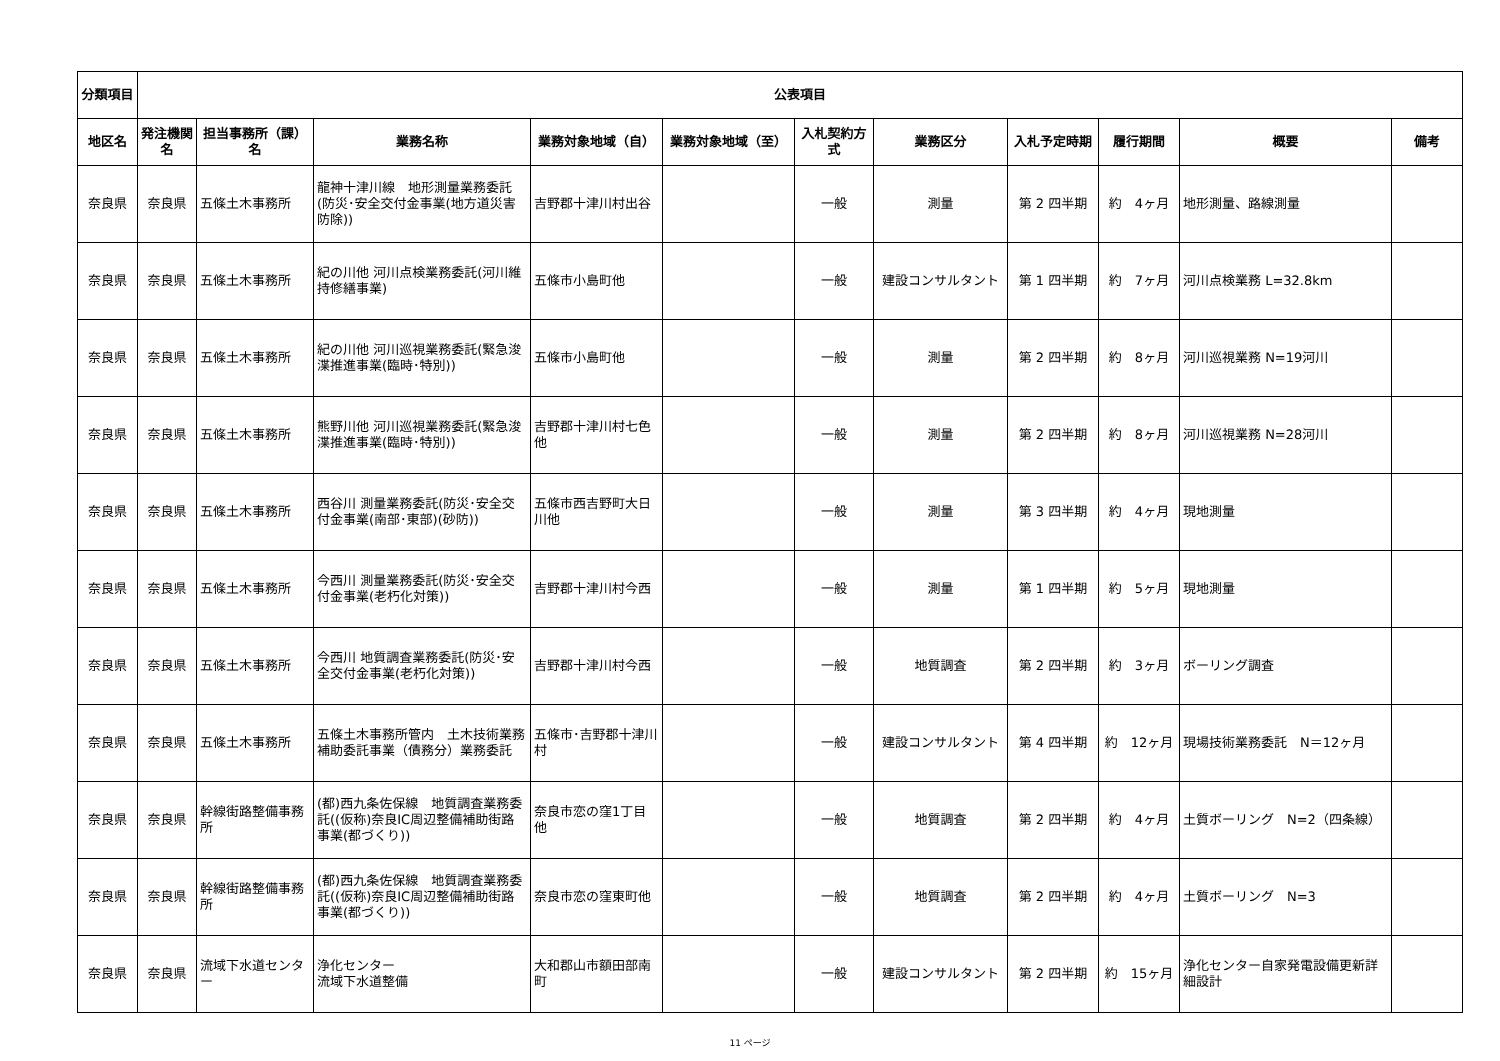| 分類項目 | 公表項目 | | | | | | | | | | |
| --- | --- | --- | --- | --- | --- | --- | --- | --- | --- | --- | --- |
| 地区名 | 発注機関名 | 担当事務所（課）名 | 業務名称 | 業務対象地域（自） | 業務対象地域（至） | 入札契約方式 | 業務区分 | 入札予定時期 | 履行期間 | 概要 | 備考 |
| 奈良県 | 奈良県 | 五條土木事務所 | 龍神十津川線 地形測量業務委託(防災･安全交付金事業(地方道災害防除)) | 吉野郡十津川村出谷 | | 一般 | 測量 | 第 2 四半期 | 約 4ヶ月 | 地形測量、路線測量 | |
| 奈良県 | 奈良県 | 五條土木事務所 | 紀の川他 河川点検業務委託(河川維持修繕事業) | 五條市小島町他 | | 一般 | 建設コンサルタント | 第 1 四半期 | 約 7ヶ月 | 河川点検業務 L=32.8km | |
| 奈良県 | 奈良県 | 五條土木事務所 | 紀の川他 河川巡視業務委託(緊急浚渫推進事業(臨時･特別)) | 五條市小島町他 | | 一般 | 測量 | 第 2 四半期 | 約 8ヶ月 | 河川巡視業務 N=19河川 | |
| 奈良県 | 奈良県 | 五條土木事務所 | 熊野川他 河川巡視業務委託(緊急浚渫推進事業(臨時･特別)) | 吉野郡十津川村七色他 | | 一般 | 測量 | 第 2 四半期 | 約 8ヶ月 | 河川巡視業務 N=28河川 | |
| 奈良県 | 奈良県 | 五條土木事務所 | 西谷川 測量業務委託(防災･安全交付金事業(南部･東部)(砂防)) | 五條市西吉野町大日川他 | | 一般 | 測量 | 第 3 四半期 | 約 4ヶ月 | 現地測量 | |
| 奈良県 | 奈良県 | 五條土木事務所 | 今西川 測量業務委託(防災･安全交付金事業(老朽化対策)) | 吉野郡十津川村今西 | | 一般 | 測量 | 第 1 四半期 | 約 5ヶ月 | 現地測量 | |
| 奈良県 | 奈良県 | 五條土木事務所 | 今西川 地質調査業務委託(防災･安全交付金事業(老朽化対策)) | 吉野郡十津川村今西 | | 一般 | 地質調査 | 第 2 四半期 | 約 3ヶ月 | ボーリング調査 | |
| 奈良県 | 奈良県 | 五條土木事務所 | 五條土木事務所管内 土木技術業務補助委託事業（債務分）業務委託 | 五條市･吉野郡十津川村 | | 一般 | 建設コンサルタント | 第 4 四半期 | 約 12ヶ月 | 現場技術業務委託 N＝12ヶ月 | |
| 奈良県 | 奈良県 | 幹線街路整備事務所 | (都)西九条佐保線 地質調査業務委託((仮称)奈良IC周辺整備補助街路事業(都づくり)) | 奈良市恋の窪1丁目他 | | 一般 | 地質調査 | 第 2 四半期 | 約 4ヶ月 | 土質ボーリング N=2（四条線） | |
| 奈良県 | 奈良県 | 幹線街路整備事務所 | (都)西九条佐保線 地質調査業務委託((仮称)奈良IC周辺整備補助街路事業(都づくり)) | 奈良市恋の窪東町他 | | 一般 | 地質調査 | 第 2 四半期 | 約 4ヶ月 | 土質ボーリング N=3 | |
| 奈良県 | 奈良県 | 流域下水道センター | 浄化センター 流域下水道整備 | 大和郡山市額田部南町 | | 一般 | 建設コンサルタント | 第 2 四半期 | 約 15ヶ月 | 浄化センター自家発電設備更新詳細設計 | |
11 ページ